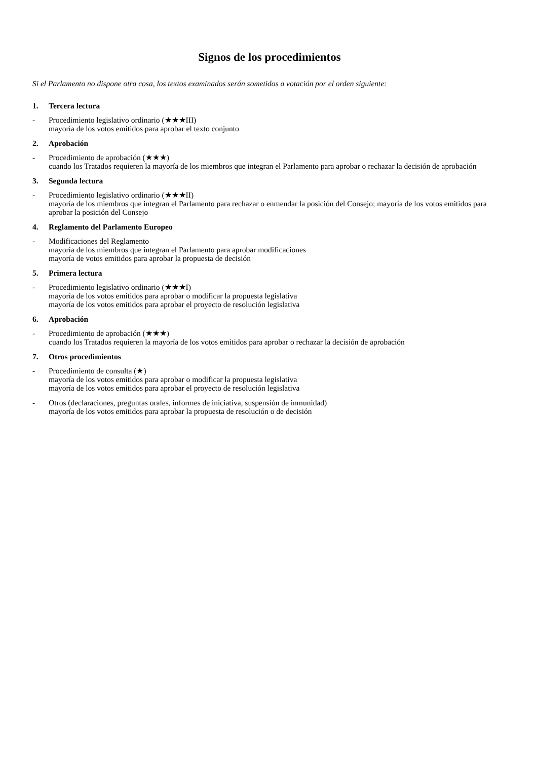Signos de los procedimientos
Si el Parlamento no dispone otra cosa, los textos examinados serán sometidos a votación por el orden siguiente:
1. Tercera lectura
- Procedimiento legislativo ordinario (★★★III)
mayoría de los votos emitidos para aprobar el texto conjunto
2. Aprobación
- Procedimiento de aprobación (★★★)
cuando los Tratados requieren la mayoría de los miembros que integran el Parlamento para aprobar o rechazar la decisión de aprobación
3. Segunda lectura
- Procedimiento legislativo ordinario (★★★II)
mayoría de los miembros que integran el Parlamento para rechazar o enmendar la posición del Consejo; mayoría de los votos emitidos para aprobar la posición del Consejo
4. Reglamento del Parlamento Europeo
- Modificaciones del Reglamento
mayoría de los miembros que integran el Parlamento para aprobar modificaciones
mayoría de votos emitidos para aprobar la propuesta de decisión
5. Primera lectura
- Procedimiento legislativo ordinario (★★★I)
mayoría de los votos emitidos para aprobar o modificar la propuesta legislativa
mayoría de los votos emitidos para aprobar el proyecto de resolución legislativa
6. Aprobación
- Procedimiento de aprobación (★★★)
cuando los Tratados requieren la mayoría de los votos emitidos para aprobar o rechazar la decisión de aprobación
7. Otros procedimientos
- Procedimiento de consulta (★)
mayoría de los votos emitidos para aprobar o modificar la propuesta legislativa
mayoría de los votos emitidos para aprobar el proyecto de resolución legislativa
- Otros (declaraciones, preguntas orales, informes de iniciativa, suspensión de inmunidad)
mayoría de los votos emitidos para aprobar la propuesta de resolución o de decisión